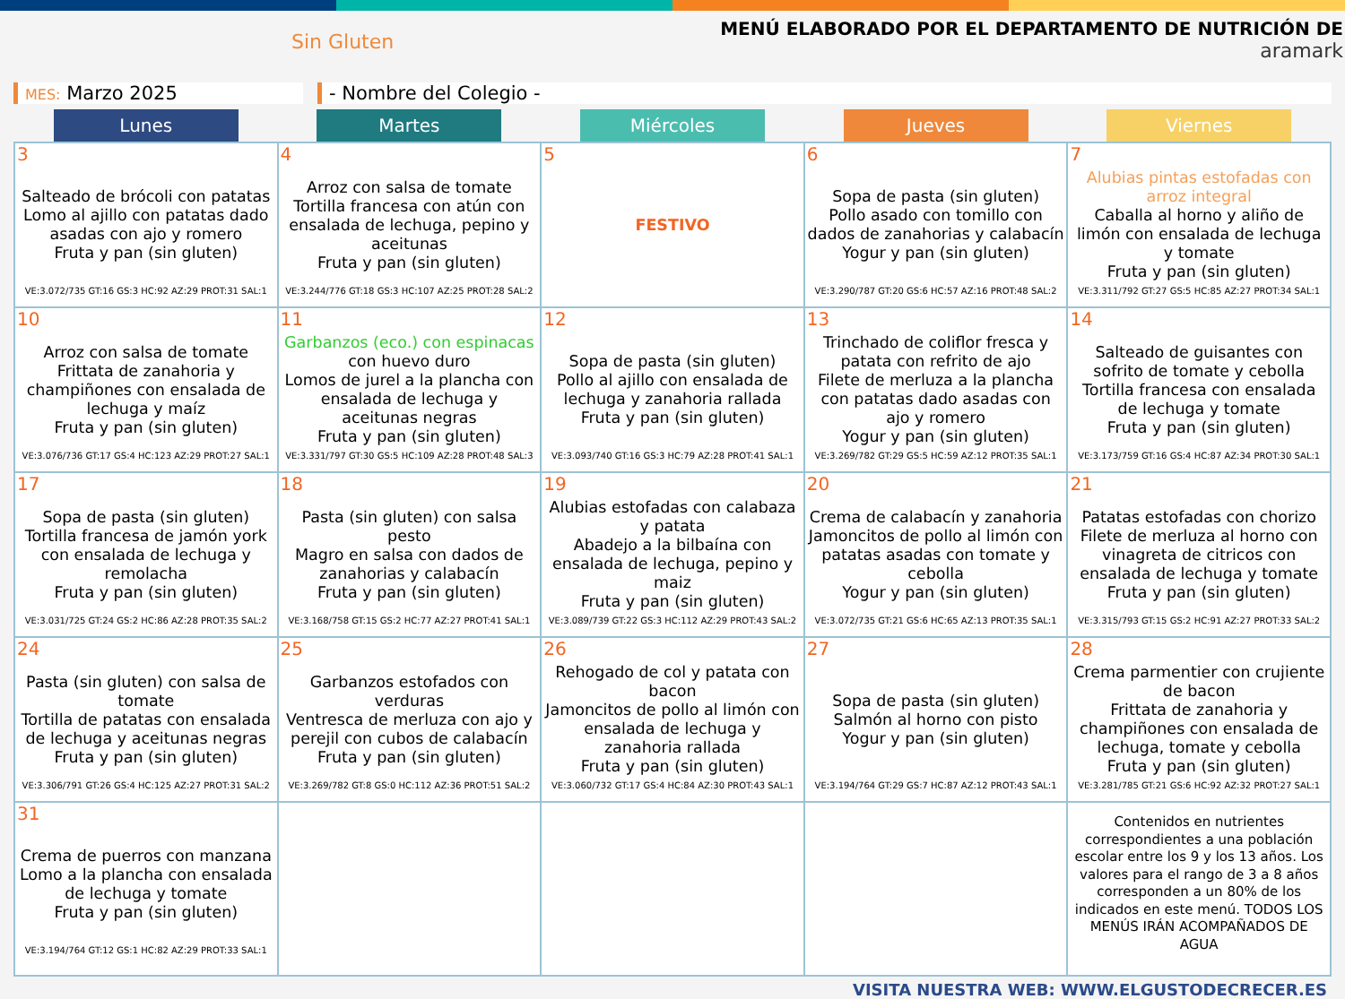Sin Gluten
MENÚ ELABORADO POR EL DEPARTAMENTO DE NUTRICIÓN DE
aramark
MES: Marzo 2025 - Nombre del Colegio -
| Lunes | Martes | Miércoles | Jueves | Viernes |
| --- | --- | --- | --- | --- |
| 3 Salteado de brócoli con patatas Lomo al ajillo con patatas dado asadas con ajo y romero Fruta y pan (sin gluten) VE:3.072/735 GT:16 GS:3 HC:92 AZ:29 PROT:31 SAL:1 | 4 Arroz con salsa de tomate Tortilla francesa con atún con ensalada de lechuga, pepino y aceitunas Fruta y pan (sin gluten) VE:3.244/776 GT:18 GS:3 HC:107 AZ:25 PROT:28 SAL:2 | 5 FESTIVO | 6 Sopa de pasta (sin gluten) Pollo asado con tomillo con dados de zanahorias y calabacín Yogur y pan (sin gluten) VE:3.290/787 GT:20 GS:6 HC:57 AZ:16 PROT:48 SAL:2 | 7 Alubias pintas estofadas con arroz integral Caballa al horno y aliño de limón con ensalada de lechuga y tomate Fruta y pan (sin gluten) VE:3.311/792 GT:27 GS:5 HC:85 AZ:27 PROT:34 SAL:1 |
| 10 Arroz con salsa de tomate Frittata de zanahoria y champiñones con ensalada de lechuga y maíz Fruta y pan (sin gluten) VE:3.076/736 GT:17 GS:4 HC:123 AZ:29 PROT:27 SAL:1 | 11 Garbanzos (eco.) con espinacas con huevo duro Lomos de jurel a la plancha con ensalada de lechuga y aceitunas negras Fruta y pan (sin gluten) VE:3.331/797 GT:30 GS:5 HC:109 AZ:28 PROT:48 SAL:3 | 12 Sopa de pasta (sin gluten) Pollo al ajillo con ensalada de lechuga y zanahoria rallada Fruta y pan (sin gluten) VE:3.093/740 GT:16 GS:3 HC:79 AZ:28 PROT:41 SAL:1 | 13 Trinchado de coliflor fresca y patata con refrito de ajo Filete de merluza a la plancha con patatas dado asadas con ajo y romero Yogur y pan (sin gluten) VE:3.269/782 GT:29 GS:5 HC:59 AZ:12 PROT:35 SAL:1 | 14 Salteado de guisantes con sofrito de tomate y cebolla Tortilla francesa con ensalada de lechuga y tomate Fruta y pan (sin gluten) VE:3.173/759 GT:16 GS:4 HC:87 AZ:34 PROT:30 SAL:1 |
| 17 Sopa de pasta (sin gluten) Tortilla francesa de jamón york con ensalada de lechuga y remolacha Fruta y pan (sin gluten) VE:3.031/725 GT:24 GS:2 HC:86 AZ:28 PROT:35 SAL:2 | 18 Pasta (sin gluten) con salsa pesto Magro en salsa con dados de zanahorias y calabacín Fruta y pan (sin gluten) VE:3.168/758 GT:15 GS:2 HC:77 AZ:27 PROT:41 SAL:1 | 19 Alubias estofadas con calabaza y patata Abadejo a la bilbaína con ensalada de lechuga, pepino y maiz Fruta y pan (sin gluten) VE:3.089/739 GT:22 GS:3 HC:112 AZ:29 PROT:43 SAL:2 | 20 Crema de calabacín y zanahoria Jamoncitos de pollo al limón con patatas asadas con tomate y cebolla Yogur y pan (sin gluten) VE:3.072/735 GT:21 GS:6 HC:65 AZ:13 PROT:35 SAL:1 | 21 Patatas estofadas con chorizo Filete de merluza al horno con vinagreta de citricos con ensalada de lechuga y tomate Fruta y pan (sin gluten) VE:3.315/793 GT:15 GS:2 HC:91 AZ:27 PROT:33 SAL:2 |
| 24 Pasta (sin gluten) con salsa de tomate Tortilla de patatas con ensalada de lechuga y aceitunas negras Fruta y pan (sin gluten) VE:3.306/791 GT:26 GS:4 HC:125 AZ:27 PROT:31 SAL:2 | 25 Garbanzos estofados con verduras Ventresca de merluza con ajo y perejil con cubos de calabacín Fruta y pan (sin gluten) VE:3.269/782 GT:8 GS:0 HC:112 AZ:36 PROT:51 SAL:2 | 26 Rehogado de col y patata con bacon Jamoncitos de pollo al limón con ensalada de lechuga y zanahoria rallada Fruta y pan (sin gluten) VE:3.060/732 GT:17 GS:4 HC:84 AZ:30 PROT:43 SAL:1 | 27 Sopa de pasta (sin gluten) Salmón al horno con pisto Yogur y pan (sin gluten) VE:3.194/764 GT:29 GS:7 HC:87 AZ:12 PROT:43 SAL:1 | 28 Crema parmentier con crujiente de bacon Frittata de zanahoria y champiñones con ensalada de lechuga, tomate y cebolla Fruta y pan (sin gluten) VE:3.281/785 GT:21 GS:6 HC:92 AZ:32 PROT:27 SAL:1 |
| 31 Crema de puerros con manzana Lomo a la plancha con ensalada de lechuga y tomate Fruta y pan (sin gluten) VE:3.194/764 GT:12 GS:1 HC:82 AZ:29 PROT:33 SAL:1 | | | | Contenidos en nutrientes correspondientes a una población escolar entre los 9 y los 13 años. Los valores para el rango de 3 a 8 años corresponden a un 80% de los indicados en este menú. TODOS LOS MENÚS IRÁN ACOMPAÑADOS DE AGUA |
VISITA NUESTRA WEB: WWW.ELGUSTODECRECER.ES